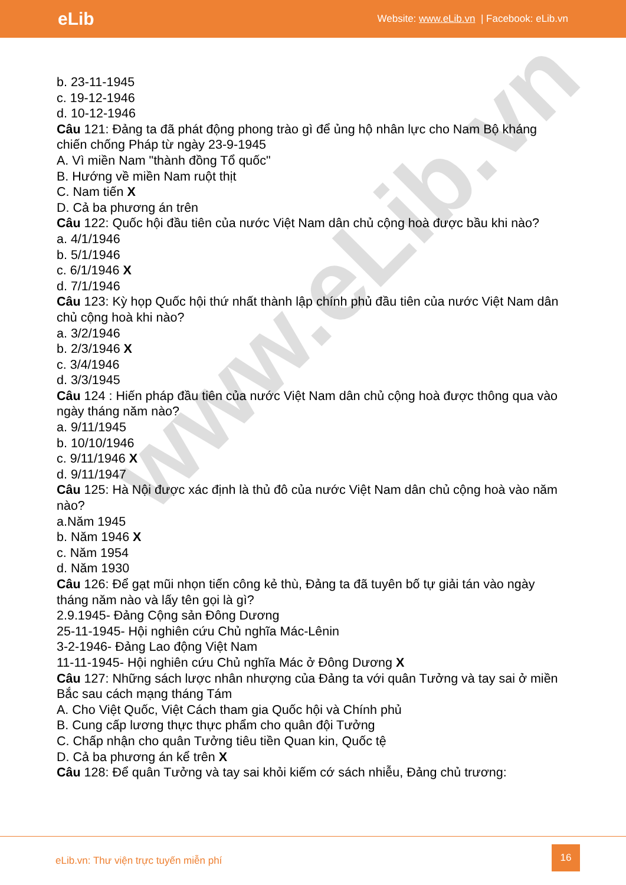eLib
Website: www.eLib.vn | Facebook: eLib.vn
www.eLib.vn
b. 23-11-1945
c. 19-12-1946
d. 10-12-1946
Câu 121: Đảng ta đã phát động phong trào gì để ủng hộ nhân lực cho Nam Bộ kháng chiến chống Pháp từ ngày 23-9-1945
A. Vì miền Nam "thành đồng Tổ quốc"
B. Hướng về miền Nam ruột thịt
C. Nam tiến X
D. Cả ba phương án trên
Câu 122: Quốc hội đầu tiên của nước Việt Nam dân chủ cộng hoà được bầu khi nào?
a. 4/1/1946
b. 5/1/1946
c. 6/1/1946 X
d. 7/1/1946
Câu 123: Kỳ họp Quốc hội thứ nhất thành lập chính phủ đầu tiên của nước Việt Nam dân chủ cộng hoà khi nào?
a. 3/2/1946
b. 2/3/1946 X
c. 3/4/1946
d. 3/3/1945
Câu 124 : Hiến pháp đầu tiên của nước Việt Nam dân chủ cộng hoà được thông qua vào ngày tháng năm nào?
a. 9/11/1945
b. 10/10/1946
c. 9/11/1946 X
d. 9/11/1947
Câu 125: Hà Nội được xác định là thủ đô của nước Việt Nam dân chủ cộng hoà vào năm nào?
a.Năm 1945
b. Năm 1946 X
c. Năm 1954
d. Năm 1930
Câu 126: Để gạt mũi nhọn tiến công kẻ thù, Đảng ta đã tuyên bố tự giải tán vào ngày tháng năm nào và lấy tên gọi là gì?
2.9.1945- Đảng Cộng sản Đông Dương
25-11-1945- Hội nghiên cứu Chủ nghĩa Mác-Lênin
3-2-1946- Đảng Lao động Việt Nam
11-11-1945- Hội nghiên cứu Chủ nghĩa Mác ở Đông Dương X
Câu 127: Những sách lược nhân nhượng của Đảng ta với quân Tưởng và tay sai ở miền Bắc sau cách mạng tháng Tám
A. Cho Việt Quốc, Việt Cách tham gia Quốc hội và Chính phủ
B. Cung cấp lương thực thực phẩm cho quân đội Tưởng
C. Chấp nhận cho quân Tưởng tiêu tiền Quan kin, Quốc tệ
D. Cả ba phương án kể trên X
Câu 128: Để quân Tưởng và tay sai khỏi kiếm cớ sách nhiễu, Đảng chủ trương:
eLib.vn: Thư viện trực tuyến miễn phí
16